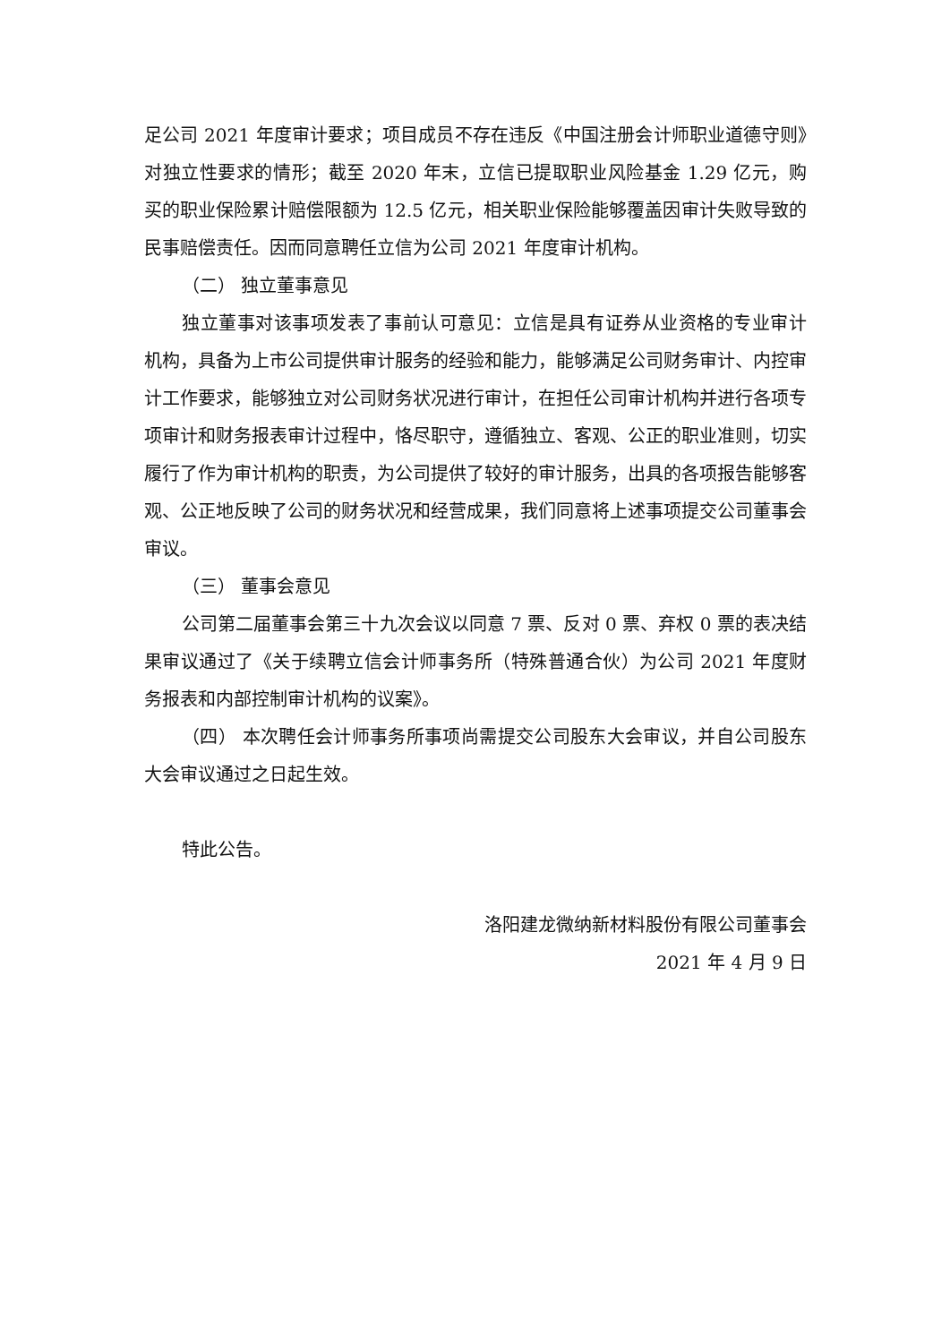足公司 2021 年度审计要求；项目成员不存在违反《中国注册会计师职业道德守则》对独立性要求的情形；截至 2020 年末，立信已提取职业风险基金 1.29 亿元，购买的职业保险累计赔偿限额为 12.5 亿元，相关职业保险能够覆盖因审计失败导致的民事赔偿责任。因而同意聘任立信为公司 2021 年度审计机构。
（二） 独立董事意见
独立董事对该事项发表了事前认可意见：立信是具有证券从业资格的专业审计机构，具备为上市公司提供审计服务的经验和能力，能够满足公司财务审计、内控审计工作要求，能够独立对公司财务状况进行审计，在担任公司审计机构并进行各项专项审计和财务报表审计过程中，恪尽职守，遵循独立、客观、公正的职业准则，切实履行了作为审计机构的职责，为公司提供了较好的审计服务，出具的各项报告能够客观、公正地反映了公司的财务状况和经营成果，我们同意将上述事项提交公司董事会审议。
（三） 董事会意见
公司第二届董事会第三十九次会议以同意 7 票、反对 0 票、弃权 0 票的表决结果审议通过了《关于续聘立信会计师事务所（特殊普通合伙）为公司 2021 年度财务报表和内部控制审计机构的议案》。
（四） 本次聘任会计师事务所事项尚需提交公司股东大会审议，并自公司股东大会审议通过之日起生效。
特此公告。
洛阳建龙微纳新材料股份有限公司董事会
2021 年 4 月 9 日